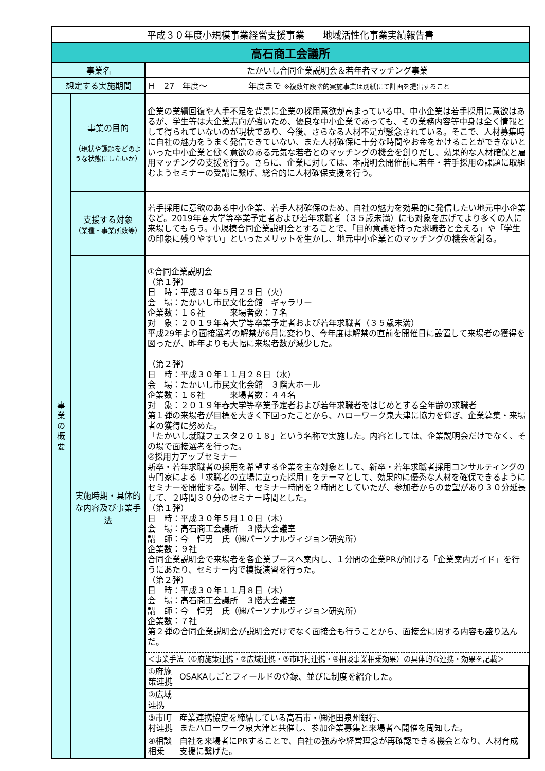| 平成３０年度小規模事業経営支援事業 地域活性化事業実績報告書 | | |
| 高石商工会議所 | | |
| 事業名 | | たかいし合同企業説明会＆若年者マッチング事業 |
| 想定する実施期間 | | Ｈ 27 年度～ 年度まで ※複数年段階的実施事業は別紙にて計画を提出すること |
| 事 業 の 概 要 | 事業の目的 （現状や課題をどのような状態にしたいか） | 企業の業績回復や人手不足を背景に企業の採用意欲が高まっている中、中小企業は若手採用に意欲はあるが、学生等は大企業志向が強いため、優良な中小企業であっても、その業務内容等中身は全く情報として得られていないのが現状であり、今後、さらなる人材不足が懸念されている。そこで、人材募集時に自社の魅力をうまく発信できていない、また人材確保に十分な時間やお金をかけることができないといった中小企業と働く意欲のある元気な若者とのマッチングの機会を創りだし、効果的な人材確保と雇用マッチングの支援を行う。さらに、企業に対しては、本説明会開催前に若年・若手採用の課題に取組むようセミナーの受講に繋げ、総合的に人材確保支援を行う。 |
| | 支援する対象 （業種・事業所数等） | 若手採用に意欲のある中小企業、若手人材確保のため、自社の魅力を効果的に発信したい地元中小企業など。2019年春大学等卒業予定者および若年求職者（３５歳未満）にも対象を広げてより多くの人に来場してもらう。小規模合同企業説明会とすることで、「目的意識を持った求職者と会える」や「学生の印象に残りやすい」といったメリットを生かし、地元中小企業とのマッチングの機会を創る。 |
| | 実施時期・具体的な内容及び事業手法 | ①合同企業説明会 （第１弾） 日 時：平成３０年５月２９日（火） 会 場：たかいし市民文化会館 ギャラリー 企業数：１６社 来場者数：７名 対 象：２０１９年春大学等卒業予定者および若年求職者（３５歳未満） 平成29年より面接選考の解禁が6月に変わり、今年度は解禁の直前を開催日に設置して来場者の獲得を図ったが、昨年よりも大幅に来場者数が減少した。 （第２弾） 日 時：平成３０年１１月２８日（水） 会 場：たかいし市民文化会館 ３階大ホール 企業数：１６社 来場者数：４４名 対 象：２０１９年春大学等卒業予定者および若年求職者をはじめとする全年齢の求職者 第１弾の来場者が目標を大きく下回ったことから、ハローワーク泉大津に協力を仰ぎ、企業募集・来場者の獲得に努めた。 「たかいし就職フェスタ２０１８」という名称で実施した。内容としては、企業説明会だけでなく、その場で面接選考を行った。 ②採用力アップセミナー 新卒・若年求職者の採用を希望する企業を主な対象として、新卒・若年求職者採用コンサルティングの専門家による「求職者の立場に立った採用」をテーマとして、効果的に優秀な人材を確保できるようにセミナーを開催する。例年、セミナー時間を２時間としていたが、参加者からの要望があり３０分延長して、２時間３０分のセミナー時間とした。 （第１弾） 日 時：平成３０年５月１０日（木） 会 場：高石商工会議所 ３階大会議室 講 師：今 恒男 氏（㈱パーソナルヴィジョン研究所） 企業数：９社 合同企業説明会で来場者を各企業ブースへ案内し、１分間の企業PRが聞ける「企業案内ガイド」を行うにあたり、セミナー内で模擬演習を行った。 （第２弾） 日 時：平成３０年１１月８日（木） 会 場：高石商工会議所 ３階大会議室 講 師：今 恒男 氏（㈱パーソナルヴィジョン研究所） 企業数：７社 第２弾の合同企業説明会が説明会だけでなく面接会も行うことから、面接会に関する内容も盛り込んだ。 ＜事業手法（①府施策連携・②広域連携・③市町村連携・④相談事業相乗効果）の具体的な連携・効果を記載＞ / ①府施策連携 / OSAKAしごとフィールドの登録、並びに制度を紹介した。 / / ②広域連携 / / / ③市町村連携 / 産業連携協定を締結している高石市・㈱池田泉州銀行、 またハローワーク泉大津と共催し、参加企業募集と来場者へ開催を周知した。 / / ④相談相乗 / 自社を来場者にPRすることで、自社の強みや経営理念が再確認できる機会となり、人材育成支援に繋げた。 / |